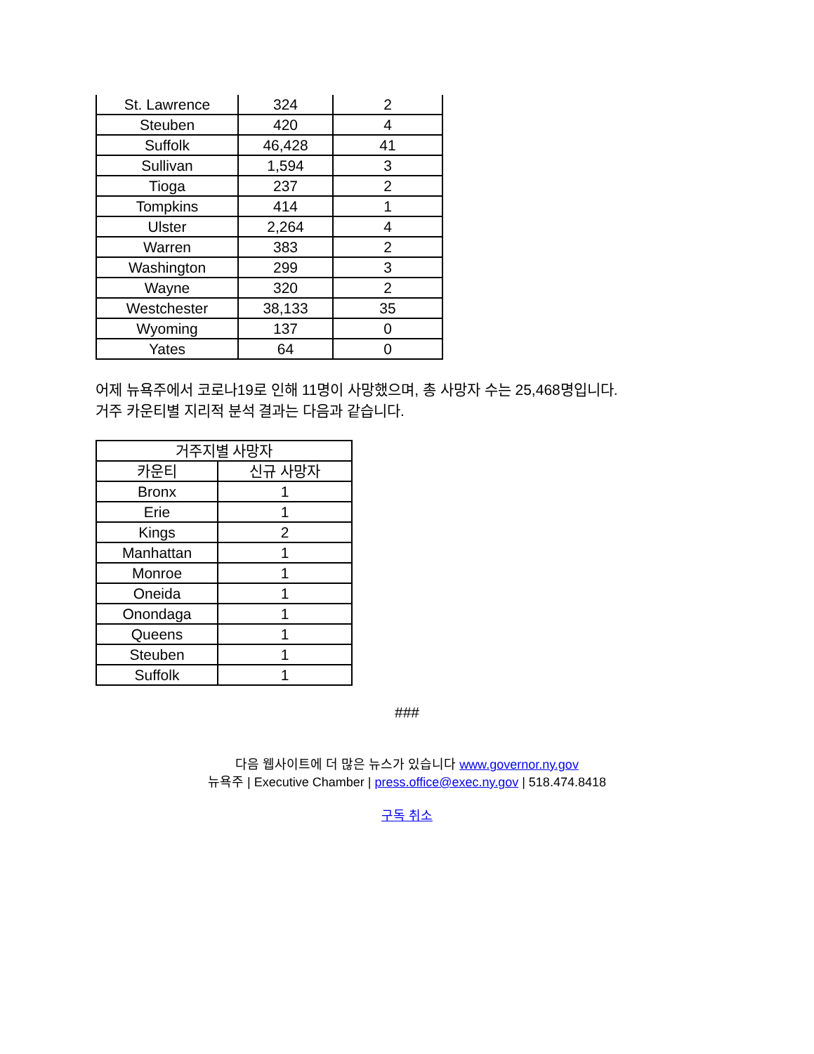| St. Lawrence | 324 | 2 |
| Steuben | 420 | 4 |
| Suffolk | 46,428 | 41 |
| Sullivan | 1,594 | 3 |
| Tioga | 237 | 2 |
| Tompkins | 414 | 1 |
| Ulster | 2,264 | 4 |
| Warren | 383 | 2 |
| Washington | 299 | 3 |
| Wayne | 320 | 2 |
| Westchester | 38,133 | 35 |
| Wyoming | 137 | 0 |
| Yates | 64 | 0 |
어제 뉴욕주에서 코로나19로 인해 11명이 사망했으며, 총 사망자 수는 25,468명입니다.
거주 카운티별 지리적 분석 결과는 다음과 같습니다.
| 거주지별 사망자 | |
| --- | --- |
| 카운티 | 신규 사망자 |
| Bronx | 1 |
| Erie | 1 |
| Kings | 2 |
| Manhattan | 1 |
| Monroe | 1 |
| Oneida | 1 |
| Onondaga | 1 |
| Queens | 1 |
| Steuben | 1 |
| Suffolk | 1 |
###
다음 웹사이트에 더 많은 뉴스가 있습니다 www.governor.ny.gov
뉴욕주 | Executive Chamber | press.office@exec.ny.gov | 518.474.8418
구독 취소